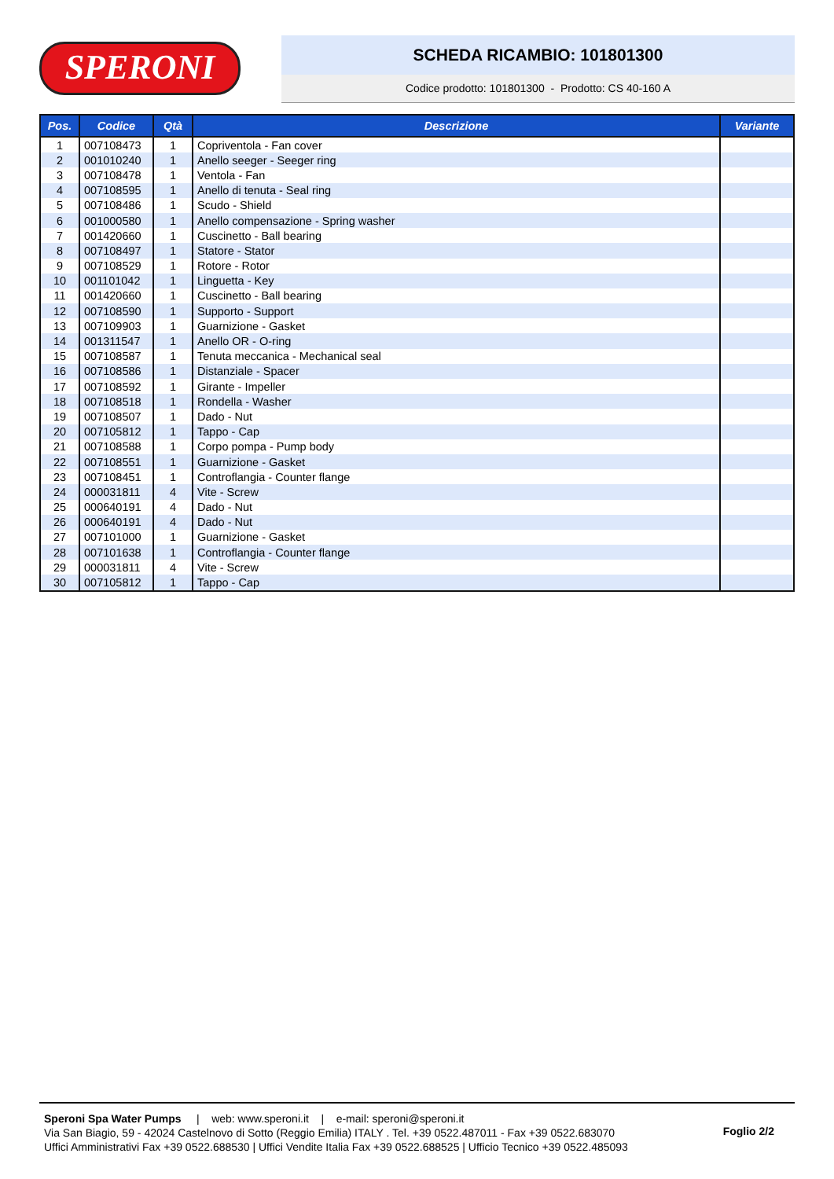SPERONI
SCHEDA RICAMBIO: 101801300
Codice prodotto: 101801300 - Prodotto: CS 40-160 A
| Pos. | Codice | Qtà | Descrizione | Variante |
| --- | --- | --- | --- | --- |
| 1 | 007108473 | 1 | Copriventola - Fan cover | |
| 2 | 001010240 | 1 | Anello seeger - Seeger ring | |
| 3 | 007108478 | 1 | Ventola - Fan | |
| 4 | 007108595 | 1 | Anello di tenuta - Seal ring | |
| 5 | 007108486 | 1 | Scudo - Shield | |
| 6 | 001000580 | 1 | Anello compensazione - Spring washer | |
| 7 | 001420660 | 1 | Cuscinetto - Ball bearing | |
| 8 | 007108497 | 1 | Statore - Stator | |
| 9 | 007108529 | 1 | Rotore - Rotor | |
| 10 | 001101042 | 1 | Linguetta - Key | |
| 11 | 001420660 | 1 | Cuscinetto - Ball bearing | |
| 12 | 007108590 | 1 | Supporto - Support | |
| 13 | 007109903 | 1 | Guarnizione - Gasket | |
| 14 | 001311547 | 1 | Anello OR - O-ring | |
| 15 | 007108587 | 1 | Tenuta meccanica - Mechanical seal | |
| 16 | 007108586 | 1 | Distanziale - Spacer | |
| 17 | 007108592 | 1 | Girante - Impeller | |
| 18 | 007108518 | 1 | Rondella - Washer | |
| 19 | 007108507 | 1 | Dado - Nut | |
| 20 | 007105812 | 1 | Tappo - Cap | |
| 21 | 007108588 | 1 | Corpo pompa - Pump body | |
| 22 | 007108551 | 1 | Guarnizione - Gasket | |
| 23 | 007108451 | 1 | Controflangia - Counter flange | |
| 24 | 000031811 | 4 | Vite - Screw | |
| 25 | 000640191 | 4 | Dado - Nut | |
| 26 | 000640191 | 4 | Dado - Nut | |
| 27 | 007101000 | 1 | Guarnizione - Gasket | |
| 28 | 007101638 | 1 | Controflangia - Counter flange | |
| 29 | 000031811 | 4 | Vite - Screw | |
| 30 | 007105812 | 1 | Tappo - Cap | |
Speroni Spa Water Pumps | web: www.speroni.it | e-mail: speroni@speroni.it
Via San Biagio, 59 - 42024 Castelnovo di Sotto (Reggio Emilia) ITALY . Tel. +39 0522.487011 - Fax +39 0522.683070
Uffici Amministrativi Fax +39 0522.688530 | Uffici Vendite Italia Fax +39 0522.688525 | Ufficio Tecnico +39 0522.485093
Foglio 2/2